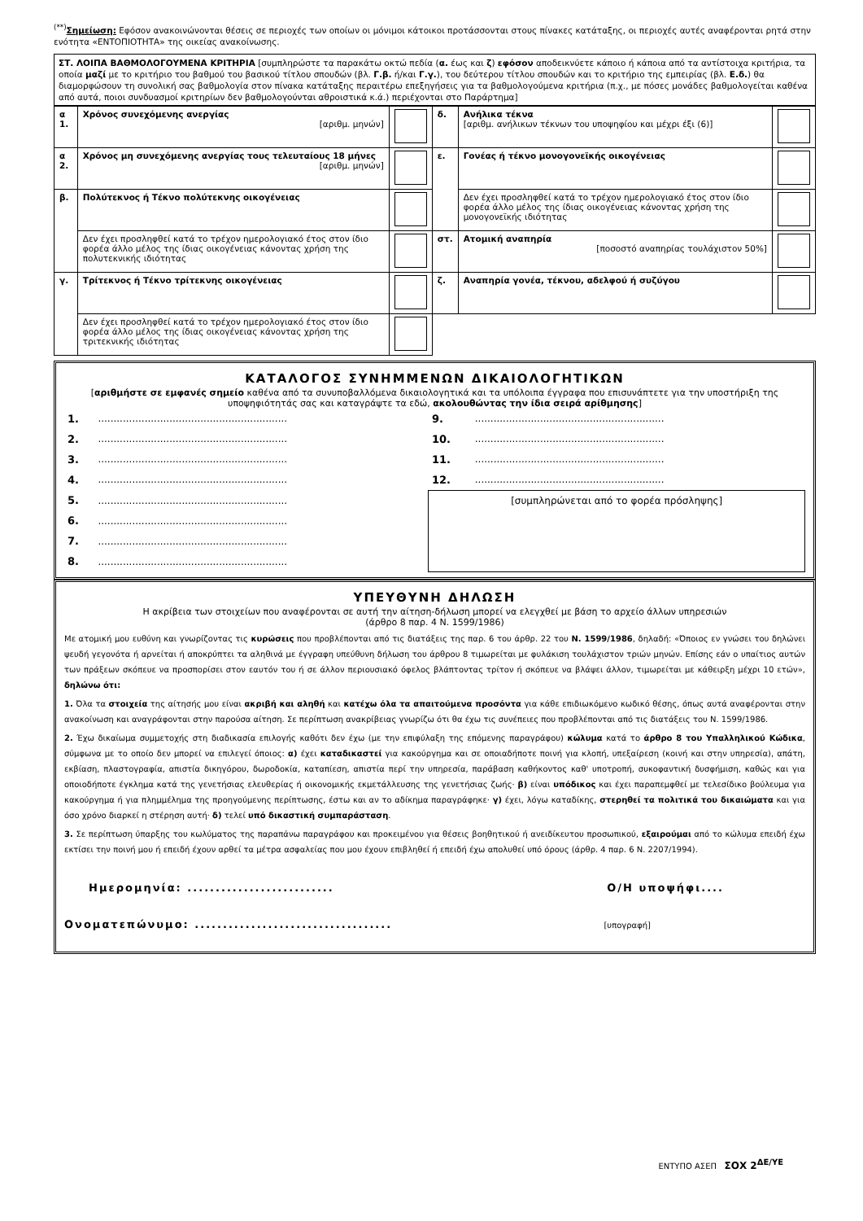<sup>(**)</sup> Σημείωση: Εφόσον ανακοινώνονται θέσεις σε περιοχές των οποίων οι μόνιμοι κάτοικοι προτάσσονται στους πίνακες κατάταξης, οι περιοχές αυτές αναφέρονται ρητά στην ενότητα «ΕΝΤΟΠΙΟΤΗΤΑ» της οικείας ανακοίνωσης.
ΣΤ. ΛΟΙΠΑ ΒΑΘΜΟΛΟΓΟΥΜΕΝΑ ΚΡΙΤΗΡΙΑ [συμπληρώστε τα παρακάτω οκτώ πεδία (α. έως και ζ) εφόσον αποδεικνύετε κάποιο ή κάποια από τα αντίστοιχα κριτήρια, τα οποία μαζί με το κριτήριο του βαθμού του βασικού τίτλου σπουδών (βλ. Γ.β. ή/και Γ.γ.), του δεύτερου τίτλου σπουδών και το κριτήριο της εμπειρίας (βλ. Ε.δ.) θα διαμορφώσουν τη συνολική σας βαθμολογία στον πίνακα κατάταξης περαιτέρω επεξηγήσεις για τα βαθμολογούμενα κριτήρια (π.χ., με πόσες μονάδες βαθμολογείται καθένα από αυτά, ποιοι συνδυασμοί κριτηρίων δεν βαθμολογούνται αθροιστικά κ.ά.) περιέχονται στο Παράρτημα]
| α 1. | Χρόνος συνεχόμενης ανεργίας [αριθμ. μηνών] | | δ. | Ανήλικα τέκνα [αριθμ. ανήλικων τέκνων του υποψηφίου και μέχρι έξι (6)] | |
| α 2. | Χρόνος μη συνεχόμενης ανεργίας τους τελευταίους 18 μήνες [αριθμ. μηνών] | | ε. | Γονέας ή τέκνο μονογονεϊκής οικογένειας | |
| β. | Πολύτεκνος ή Τέκνο πολύτεκνης οικογένειας | | | Δεν έχει προσληφθεί κατά το τρέχον ημερολογιακό έτος στον ίδιο φορέα άλλο μέλος της ίδιας οικογένειας κάνοντας χρήση της μονογονεϊκής ιδιότητας | |
| | Δεν έχει προσληφθεί κατά το τρέχον ημερολογιακό έτος στον ίδιο φορέα άλλο μέλος της ίδιας οικογένειας κάνοντας χρήση της πολυτεκνικής ιδιότητας | | στ. | Ατομική αναπηρία [ποσοστό αναπηρίας τουλάχιστον 50%] | |
| γ. | Τρίτεκνος ή Τέκνο τρίτεκνης οικογένειας | | ζ. | Αναπηρία γονέα, τέκνου, αδελφού ή συζύγου | |
| | Δεν έχει προσληφθεί κατά το τρέχον ημερολογιακό έτος στον ίδιο φορέα άλλο μέλος της ίδιας οικογένειας κάνοντας χρήση της τριτεκνικής ιδιότητας | | | | |
ΚΑΤΑΛΟΓΟΣ ΣΥΝΗΜΜΕΝΩΝ ΔΙΚΑΙΟΛΟΓΗΤΙΚΩΝ
[αριθμήστε σε εμφανές σημείο καθένα από τα συνυποβαλλόμενα δικαιολογητικά και τα υπόλοιπα έγγραφα που επισυνάπτετε για την υποστήριξη της υποψηφιότητάς σας και καταγράψτε τα εδώ, ακολουθώντας την ίδια σειρά αρίθμησης]
| 1. | ............................................................. | 9. | ............................................................. |
| 2. | ............................................................. | 10. | ............................................................. |
| 3. | ............................................................. | 11. | ............................................................. |
| 4. | ............................................................. | 12. | ............................................................. |
| 5. | ............................................................. | [συμπληρώνεται από το φορέα πρόσληψης] | |
| 6. | ............................................................. | | |
| 7. | ............................................................. | | |
| 8. | ............................................................. | | |
ΥΠΕΥΘΥΝΗ ΔΗΛΩΣΗ
Η ακρίβεια των στοιχείων που αναφέρονται σε αυτή την αίτηση-δήλωση μπορεί να ελεγχθεί με βάση το αρχείο άλλων υπηρεσιών
(άρθρο 8 παρ. 4 Ν. 1599/1986)
Με ατομική μου ευθύνη και γνωρίζοντας τις κυρώσεις που προβλέπονται από τις διατάξεις της παρ. 6 του άρθρ. 22 του Ν. 1599/1986, δηλαδή: «Όποιος εν γνώσει του δηλώνει ψευδή γεγονότα ή αρνείται ή αποκρύπτει τα αληθινά με έγγραφη υπεύθυνη δήλωση του άρθρου 8 τιμωρείται με φυλάκιση τουλάχιστον τριών μηνών. Επίσης εάν ο υπαίτιος αυτών των πράξεων σκόπευε να προσπορίσει στον εαυτόν του ή σε άλλον περιουσιακό όφελος βλάπτοντας τρίτον ή σκόπευε να βλάψει άλλον, τιμωρείται με κάθειρξη μέχρι 10 ετών», δηλώνω ότι:
1. Όλα τα στοιχεία της αίτησής μου είναι ακριβή και αληθή και κατέχω όλα τα απαιτούμενα προσόντα για κάθε επιδιωκόμενο κωδικό θέσης, όπως αυτά αναφέρονται στην ανακοίνωση και αναγράφονται στην παρούσα αίτηση. Σε περίπτωση ανακρίβειας γνωρίζω ότι θα έχω τις συνέπειες που προβλέπονται από τις διατάξεις του Ν. 1599/1986.
2. Έχω δικαίωμα συμμετοχής στη διαδικασία επιλογής καθότι δεν έχω (με την επιφύλαξη της επόμενης παραγράφου) κώλυμα κατά το άρθρο 8 του Υπαλληλικού Κώδικα, σύμφωνα με το οποίο δεν μπορεί να επιλεγεί όποιος: α) έχει καταδικαστεί για κακούργημα και σε οποιαδήποτε ποινή για κλοπή, υπεξαίρεση (κοινή και στην υπηρεσία), απάτη, εκβίαση, πλαστογραφία, απιστία δικηγόρου, δωροδοκία, καταπίεση, απιστία περί την υπηρεσία, παράβαση καθήκοντος καθ' υποτροπή, συκοφαντική δυσφήμιση, καθώς και για οποιοδήποτε έγκλημα κατά της γενετήσιας ελευθερίας ή οικονομικής εκμετάλλευσης της γενετήσιας ζωής· β) είναι υπόδικος και έχει παραπεμφθεί με τελεσίδικο βούλευμα για κακούργημα ή για πλημμέλημα της προηγούμενης περίπτωσης, έστω και αν το αδίκημα παραγράφηκε· γ) έχει, λόγω καταδίκης, στερηθεί τα πολιτικά του δικαιώματα και για όσο χρόνο διαρκεί η στέρηση αυτή· δ) τελεί υπό δικαστική συμπαράσταση.
3. Σε περίπτωση ύπαρξης του κωλύματος της παραπάνω παραγράφου και προκειμένου για θέσεις βοηθητικού ή ανειδίκευτου προσωπικού, εξαιρούμαι από το κώλυμα επειδή έχω εκτίσει την ποινή μου ή επειδή έχουν αρθεί τα μέτρα ασφαλείας που μου έχουν επιβληθεί ή επειδή έχω απολυθεί υπό όρους (άρθρ. 4 παρ. 6 Ν. 2207/1994).
Ημερομηνία: .......................... Ο/Η υποψήφι....
Ονοματεπώνυμο: ................................... [υπογραφή]
ΕΝΤΥΠΟ ΑΣΕΠ ΣΟΧ 2<sup>ΔΕ/ΥΕ</sup>